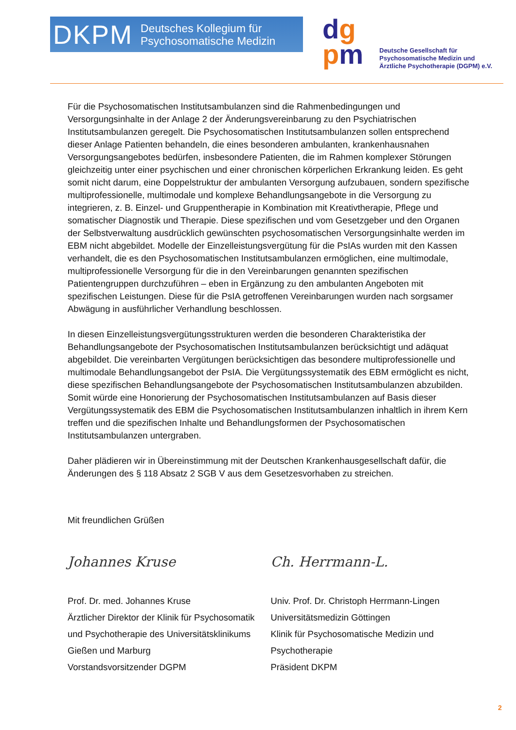DKPM Deutsches Kollegium für
Psychosomatische Medizin
dg
pm
Deutsche Gesellschaft für
Psychosomatische Medizin und
Ärztliche Psychotherapie (DGPM) e.V.
Für die Psychosomatischen Institutsambulanzen sind die Rahmenbedingungen und Versorgungsinhalte in der Anlage 2 der Änderungsvereinbarung zu den Psychiatrischen Institutsambulanzen geregelt. Die Psychosomatischen Institutsambulanzen sollen entsprechend dieser Anlage Patienten behandeln, die eines besonderen ambulanten, krankenhausnahen Versorgungsangebotes bedürfen, insbesondere Patienten, die im Rahmen komplexer Störungen gleichzeitig unter einer psychischen und einer chronischen körperlichen Erkrankung leiden. Es geht somit nicht darum, eine Doppelstruktur der ambulanten Versorgung aufzubauen, sondern spezifische multiprofessionelle, multimodale und komplexe Behandlungsangebote in die Versorgung zu integrieren, z. B. Einzel- und Gruppentherapie in Kombination mit Kreativtherapie, Pflege und somatischer Diagnostik und Therapie. Diese spezifischen und vom Gesetzgeber und den Organen der Selbstverwaltung ausdrücklich gewünschten psychosomatischen Versorgungsinhalte werden im EBM nicht abgebildet. Modelle der Einzelleistungsvergütung für die PsIAs wurden mit den Kassen verhandelt, die es den Psychosomatischen Institutsambulanzen ermöglichen, eine multimodale, multiprofessionelle Versorgung für die in den Vereinbarungen genannten spezifischen Patientengruppen durchzuführen – eben in Ergänzung zu den ambulanten Angeboten mit spezifischen Leistungen. Diese für die PsIA getroffenen Vereinbarungen wurden nach sorgsamer Abwägung in ausführlicher Verhandlung beschlossen.
In diesen Einzelleistungsvergütungsstrukturen werden die besonderen Charakteristika der Behandlungsangebote der Psychosomatischen Institutsambulanzen berücksichtigt und adäquat abgebildet. Die vereinbarten Vergütungen berücksichtigen das besondere multiprofessionelle und multimodale Behandlungsangebot der PsIA. Die Vergütungssystematik des EBM ermöglicht es nicht, diese spezifischen Behandlungsangebote der Psychosomatischen Institutsambulanzen abzubilden. Somit würde eine Honorierung der Psychosomatischen Institutsambulanzen auf Basis dieser Vergütungssystematik des EBM die Psychosomatischen Institutsambulanzen inhaltlich in ihrem Kern treffen und die spezifischen Inhalte und Behandlungsformen der Psychosomatischen Institutsambulanzen untergraben.
Daher plädieren wir in Übereinstimmung mit der Deutschen Krankenhausgesellschaft dafür, die Änderungen des § 118 Absatz 2 SGB V aus dem Gesetzesvorhaben zu streichen.
Mit freundlichen Grüßen
Johannes Kruse Ch. Herrmann-L.
Prof. Dr. med. Johannes Kruse
Ärztlicher Direktor der Klinik für Psychosomatik und Psychotherapie des Universitätsklinikums Gießen und Marburg
Vorstandsvorsitzender DGPM
Univ. Prof. Dr. Christoph Herrmann-Lingen
Universitätsmedizin Göttingen
Klinik für Psychosomatische Medizin und Psychotherapie
Präsident DKPM
2